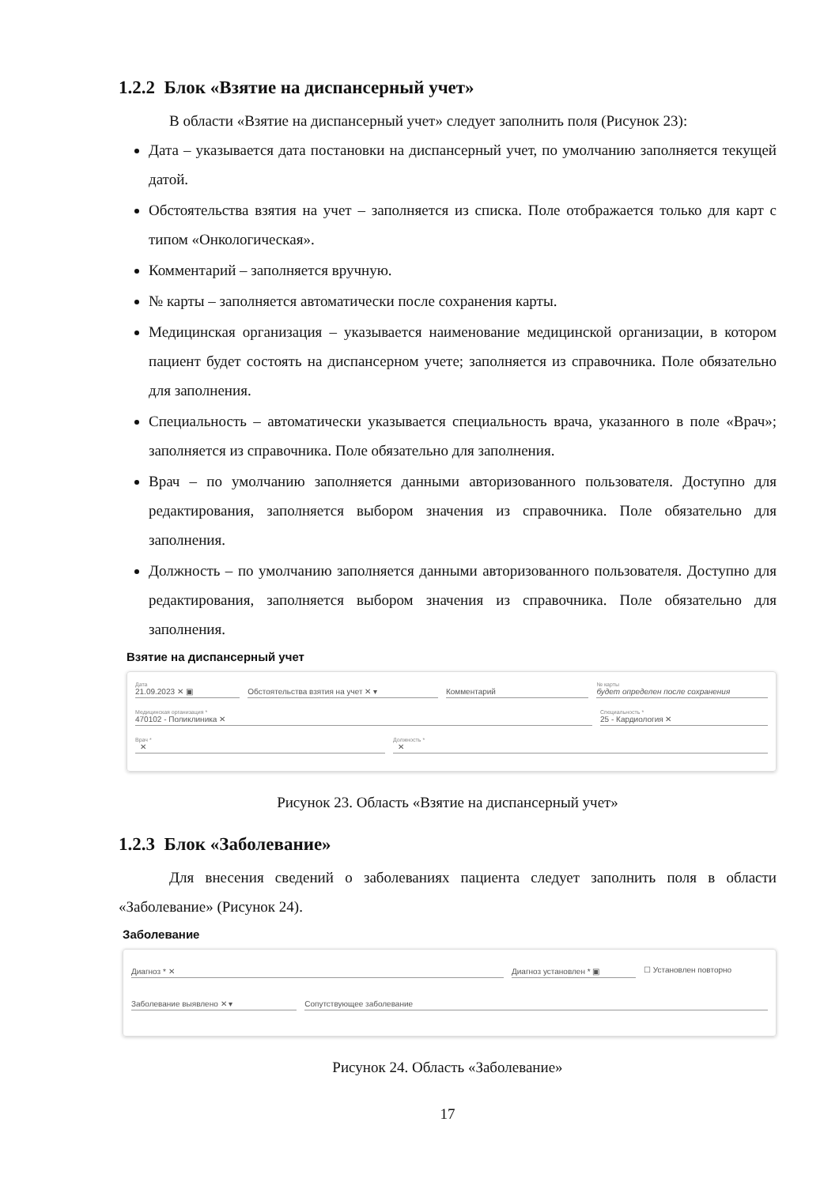1.2.2 Блок «Взятие на диспансерный учет»
В области «Взятие на диспансерный учет» следует заполнить поля (Рисунок 23):
Дата – указывается дата постановки на диспансерный учет, по умолчанию заполняется текущей датой.
Обстоятельства взятия на учет – заполняется из списка. Поле отображается только для карт с типом «Онкологическая».
Комментарий – заполняется вручную.
№ карты – заполняется автоматически после сохранения карты.
Медицинская организация – указывается наименование медицинской организации, в котором пациент будет состоять на диспансерном учете; заполняется из справочника. Поле обязательно для заполнения.
Специальность – автоматически указывается специальность врача, указанного в поле «Врач»; заполняется из справочника. Поле обязательно для заполнения.
Врач – по умолчанию заполняется данными авторизованного пользователя. Доступно для редактирования, заполняется выбором значения из справочника. Поле обязательно для заполнения.
Должность – по умолчанию заполняется данными авторизованного пользователя. Доступно для редактирования, заполняется выбором значения из справочника. Поле обязательно для заполнения.
Взятие на диспансерный учет
Дата
21.09.2023 ✕ ▣
Обстоятельства взятия на учет ✕ ▾
Комментарий
№ карты
будет определен после сохранения
Медицинская организация *
470102 - Поликлиника ✕
Специальность *
25 - Кардиология ✕
Врач *
✕
Должность *
✕
Рисунок 23. Область «Взятие на диспансерный учет»
1.2.3 Блок «Заболевание»
Для внесения сведений о заболеваниях пациента следует заполнить поля в области «Заболевание» (Рисунок 24).
Заболевание
Диагноз * ✕ Диагноз установлен * ▣ ☐ Установлен повторно
Заболевание выявлено ✕ ▾ Сопутствующее заболевание
Рисунок 24. Область «Заболевание»
17